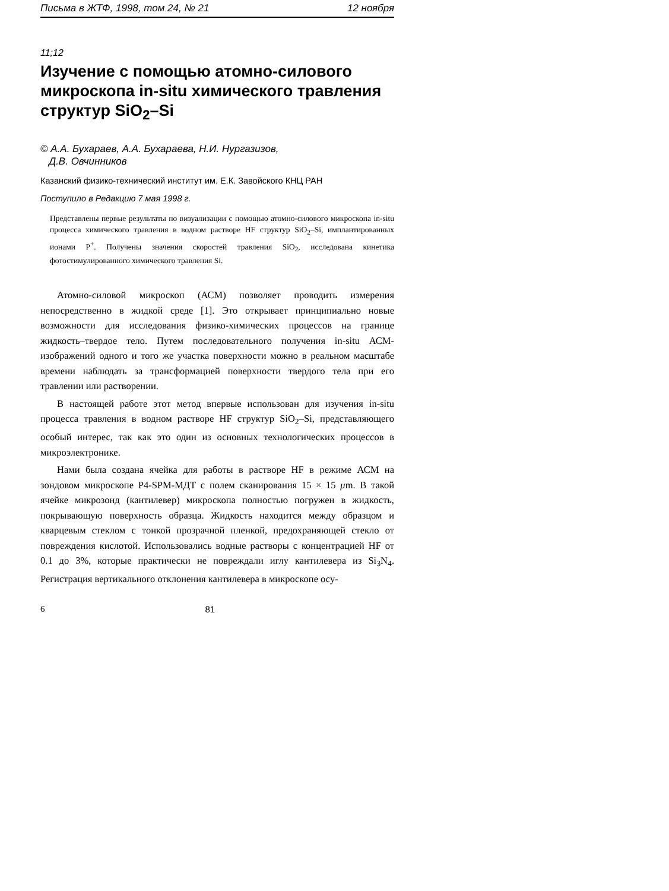Письма в ЖТФ, 1998, том 24, № 21 12 ноября
11;12
Изучение с помощью атомно-силового микроскопа in-situ химического травления структур SiO<sub>2</sub>–Si
© А.А. Бухараев, А.А. Бухараева, Н.И. Нургазизов,
Д.В. Овчинников
Казанский физико-технический институт им. Е.К. Завойского КНЦ РАН
Поступило в Редакцию 7 мая 1998 г.
Представлены первые результаты по визуализации с помощью атомно-силового микроскопа in-situ процесса химического травления в водном растворе HF структур SiO<sub>2</sub>–Si, имплантированных ионами P<sup>+</sup>. Получены значения скоростей травления SiO<sub>2</sub>, исследована кинетика фотостимулированного химического травления Si.
Атомно-силовой микроскоп (АСМ) позволяет проводить измерения непосредственно в жидкой среде [1]. Это открывает принципиально новые возможности для исследования физико-химических процессов на границе жидкость–твердое тело. Путем последовательного получения in-situ АСМ-изображений одного и того же участка поверхности можно в реальном масштабе времени наблюдать за трансформацией поверхности твердого тела при его травлении или растворении.
В настоящей работе этот метод впервые использован для изучения in-situ процесса травления в водном растворе HF структур SiO<sub>2</sub>–Si, представляющего особый интерес, так как это один из основных технологических процессов в микроэлектронике.
Нами была создана ячейка для работы в растворе HF в режиме АСМ на зондовом микроскопе P4-SPM-МДТ с полем сканирования 15 × 15 μm. В такой ячейке микрозонд (кантилевер) микроскопа полностью погружен в жидкость, покрывающую поверхность образца. Жидкость находится между образцом и кварцевым стеклом с тонкой прозрачной пленкой, предохраняющей стекло от повреждения кислотой. Использовались водные растворы с концентрацией HF от 0.1 до 3%, которые практически не повреждали иглу кантилевера из Si<sub>3</sub>N<sub>4</sub>. Регистрация вертикального отклонения кантилевера в микроскопе осу-
6 81